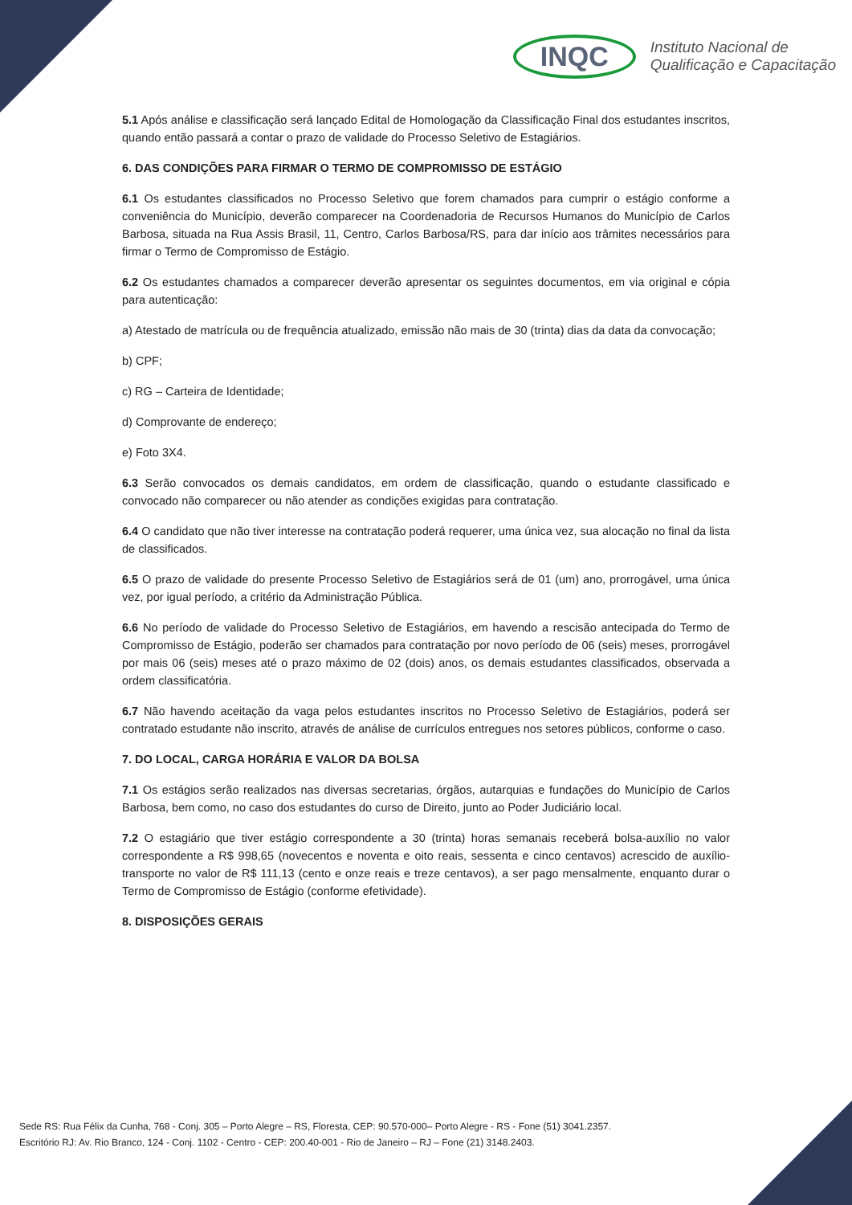INQC
Instituto Nacional de
Qualificação e Capacitação
5.1 Após análise e classificação será lançado Edital de Homologação da Classificação Final dos estudantes inscritos, quando então passará a contar o prazo de validade do Processo Seletivo de Estagiários.
6. DAS CONDIÇÕES PARA FIRMAR O TERMO DE COMPROMISSO DE ESTÁGIO
6.1 Os estudantes classificados no Processo Seletivo que forem chamados para cumprir o estágio conforme a conveniência do Município, deverão comparecer na Coordenadoria de Recursos Humanos do Município de Carlos Barbosa, situada na Rua Assis Brasil, 11, Centro, Carlos Barbosa/RS, para dar início aos trâmites necessários para firmar o Termo de Compromisso de Estágio.
6.2 Os estudantes chamados a comparecer deverão apresentar os seguintes documentos, em via original e cópia para autenticação:
a) Atestado de matrícula ou de frequência atualizado, emissão não mais de 30 (trinta) dias da data da convocação;
b) CPF;
c) RG – Carteira de Identidade;
d) Comprovante de endereço;
e) Foto 3X4.
6.3 Serão convocados os demais candidatos, em ordem de classificação, quando o estudante classificado e convocado não comparecer ou não atender as condições exigidas para contratação.
6.4 O candidato que não tiver interesse na contratação poderá requerer, uma única vez, sua alocação no final da lista de classificados.
6.5 O prazo de validade do presente Processo Seletivo de Estagiários será de 01 (um) ano, prorrogável, uma única vez, por igual período, a critério da Administração Pública.
6.6 No período de validade do Processo Seletivo de Estagiários, em havendo a rescisão antecipada do Termo de Compromisso de Estágio, poderão ser chamados para contratação por novo período de 06 (seis) meses, prorrogável por mais 06 (seis) meses até o prazo máximo de 02 (dois) anos, os demais estudantes classificados, observada a ordem classificatória.
6.7 Não havendo aceitação da vaga pelos estudantes inscritos no Processo Seletivo de Estagiários, poderá ser contratado estudante não inscrito, através de análise de currículos entregues nos setores públicos, conforme o caso.
7. DO LOCAL, CARGA HORÁRIA E VALOR DA BOLSA
7.1 Os estágios serão realizados nas diversas secretarias, órgãos, autarquias e fundações do Município de Carlos Barbosa, bem como, no caso dos estudantes do curso de Direito, junto ao Poder Judiciário local.
7.2 O estagiário que tiver estágio correspondente a 30 (trinta) horas semanais receberá bolsa-auxílio no valor correspondente a R$ 998,65 (novecentos e noventa e oito reais, sessenta e cinco centavos) acrescido de auxílio-transporte no valor de R$ 111,13 (cento e onze reais e treze centavos), a ser pago mensalmente, enquanto durar o Termo de Compromisso de Estágio (conforme efetividade).
8. DISPOSIÇÕES GERAIS
Sede RS: Rua Félix da Cunha, 768 - Conj. 305 – Porto Alegre – RS, Floresta, CEP: 90.570-000– Porto Alegre - RS - Fone (51) 3041.2357.
Escritório RJ: Av. Rio Branco, 124 - Conj. 1102 - Centro - CEP: 200.40-001 - Rio de Janeiro – RJ – Fone (21) 3148.2403.